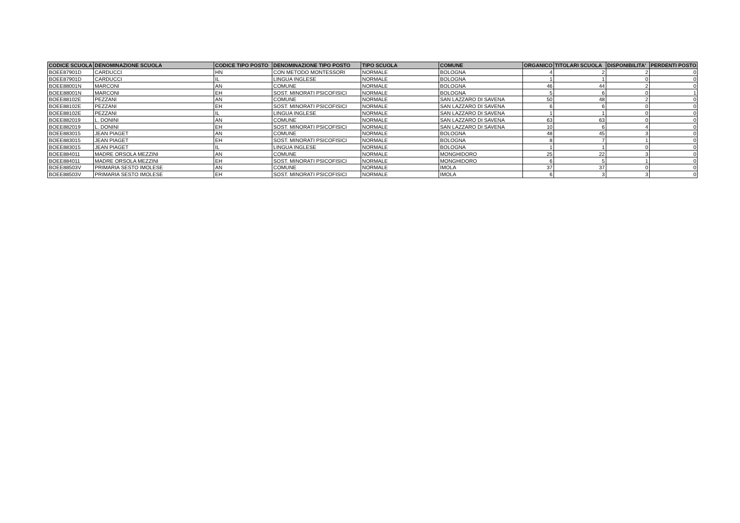| CODICE SCUOLA | DENOMINAZIONE SCUOLA | CODICE TIPO POSTO | DENOMINAZIONE TIPO POSTO | TIPO SCUOLA | COMUNE | ORGANICO | TITOLARI SCUOLA | DISPONIBILITA' | PERDENTI POSTO |
| --- | --- | --- | --- | --- | --- | --- | --- | --- | --- |
| BOEE87901D | CARDUCCI | HN | CON METODO MONTESSORI | NORMALE | BOLOGNA | 4 | 2 | 2 | 0 |
| BOEE87901D | CARDUCCI | IL | LINGUA INGLESE | NORMALE | BOLOGNA | 1 | 1 | 0 | 0 |
| BOEE88001N | MARCONI | AN | COMUNE | NORMALE | BOLOGNA | 46 | 44 | 2 | 0 |
| BOEE88001N | MARCONI | EH | SOST. MINORATI PSICOFISICI | NORMALE | BOLOGNA | 5 | 6 | 0 | 1 |
| BOEE88102E | PEZZANI | AN | COMUNE | NORMALE | SAN LAZZARO DI SAVENA | 50 | 48 | 2 | 0 |
| BOEE88102E | PEZZANI | EH | SOST. MINORATI PSICOFISICI | NORMALE | SAN LAZZARO DI SAVENA | 6 | 6 | 0 | 0 |
| BOEE88102E | PEZZANI | IL | LINGUA INGLESE | NORMALE | SAN LAZZARO DI SAVENA | 1 | 1 | 0 | 0 |
| BOEE882019 | L. DONINI | AN | COMUNE | NORMALE | SAN LAZZARO DI SAVENA | 63 | 63 | 0 | 0 |
| BOEE882019 | L. DONINI | EH | SOST. MINORATI PSICOFISICI | NORMALE | SAN LAZZARO DI SAVENA | 10 | 6 | 4 | 0 |
| BOEE883015 | JEAN PIAGET | AN | COMUNE | NORMALE | BOLOGNA | 48 | 45 | 3 | 0 |
| BOEE883015 | JEAN PIAGET | EH | SOST. MINORATI PSICOFISICI | NORMALE | BOLOGNA | 8 | 7 | 1 | 0 |
| BOEE883015 | JEAN PIAGET | IL | LINGUA INGLESE | NORMALE | BOLOGNA | 1 | 1 | 0 | 0 |
| BOEE884011 | MADRE ORSOLA MEZZINI | AN | COMUNE | NORMALE | MONGHIDORO | 25 | 22 | 3 | 0 |
| BOEE884011 | MADRE ORSOLA MEZZINI | EH | SOST. MINORATI PSICOFISICI | NORMALE | MONGHIDORO | 6 | 5 | 1 | 0 |
| BOEE88503V | PRIMARIA SESTO IMOLESE | AN | COMUNE | NORMALE | IMOLA | 37 | 37 | 0 | 0 |
| BOEE88503V | PRIMARIA SESTO IMOLESE | EH | SOST. MINORATI PSICOFISICI | NORMALE | IMOLA | 6 | 3 | 3 | 0 |